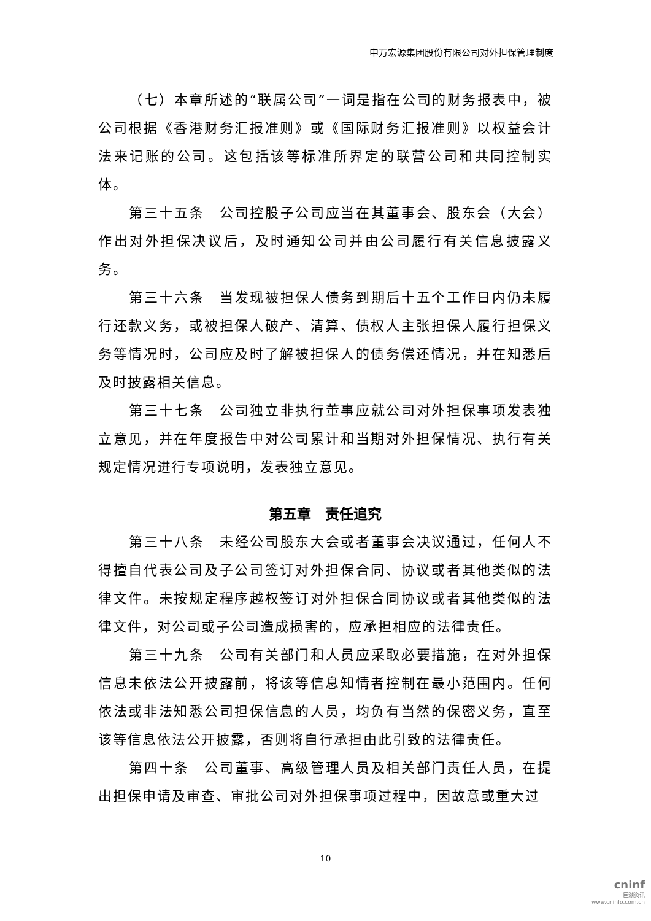申万宏源集团股份有限公司对外担保管理制度
（七）本章所述的“联属公司”一词是指在公司的财务报表中，被公司根据《香港财务汇报准则》或《国际财务汇报准则》以权益会计法来记账的公司。这包括该等标准所界定的联营公司和共同控制实体。
第三十五条　公司控股子公司应当在其董事会、股东会（大会）作出对外担保决议后，及时通知公司并由公司履行有关信息披露义务。
第三十六条　当发现被担保人债务到期后十五个工作日内仍未履行还款义务，或被担保人破产、清算、债权人主张担保人履行担保义务等情况时，公司应及时了解被担保人的债务偿还情况，并在知悉后及时披露相关信息。
第三十七条　公司独立非执行董事应就公司对外担保事项发表独立意见，并在年度报告中对公司累计和当期对外担保情况、执行有关规定情况进行专项说明，发表独立意见。
第五章　责任追究
第三十八条　未经公司股东大会或者董事会决议通过，任何人不得擅自代表公司及子公司签订对外担保合同、协议或者其他类似的法律文件。未按规定程序越权签订对外担保合同协议或者其他类似的法律文件，对公司或子公司造成损害的，应承担相应的法律责任。
第三十九条　公司有关部门和人员应采取必要措施，在对外担保信息未依法公开披露前，将该等信息知情者控制在最小范围内。任何依法或非法知悉公司担保信息的人员，均负有当然的保密义务，直至该等信息依法公开披露，否则将自行承担由此引致的法律责任。
第四十条　公司董事、高级管理人员及相关部门责任人员，在提出担保申请及审查、审批公司对外担保事项过程中，因故意或重大过
10
cninf
巨潮资讯
www.cninfo.com.cn